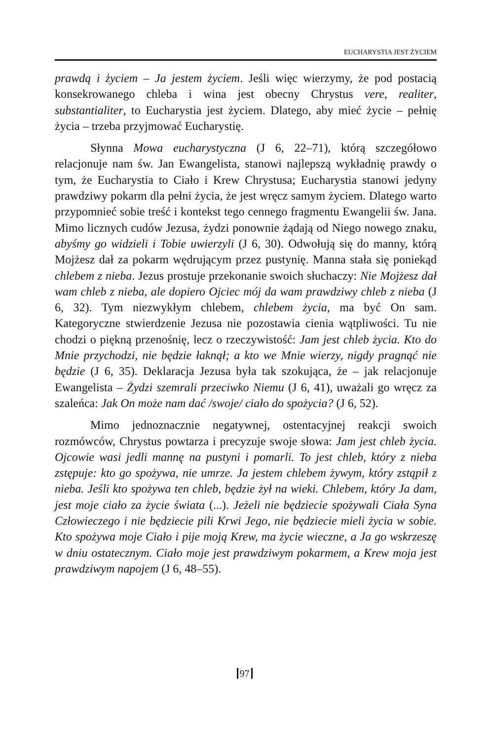EUCHARYSTIA JEST ŻYCIEM
prawdą i życiem – Ja jestem życiem. Jeśli więc wierzymy, że pod postacią konsekrowanego chleba i wina jest obecny Chrystus vere, realiter, substantialiter, to Eucharystia jest życiem. Dlatego, aby mieć życie – pełnię życia – trzeba przyjmować Eucharystię.
Słynna Mowa eucharystyczna (J 6, 22–71), którą szczegółowo relacjonuje nam św. Jan Ewangelista, stanowi najlepszą wykładnię prawdy o tym, że Eucharystia to Ciało i Krew Chrystusa; Eucharystia stanowi jedyny prawdziwy pokarm dla pełni życia, że jest wręcz samym życiem. Dlatego warto przypomnieć sobie treść i kontekst tego cennego fragmentu Ewangelii św. Jana. Mimo licznych cudów Jezusa, żydzi ponownie żądają od Niego nowego znaku, abyśmy go widzieli i Tobie uwierzyli (J 6, 30). Odwołują się do manny, którą Mojżesz dał za pokarm wędrującym przez pustynię. Manna stała się poniekąd chlebem z nieba. Jezus prostuje przekonanie swoich słuchaczy: Nie Mojżesz dał wam chleb z nieba, ale dopiero Ojciec mój da wam prawdziwy chleb z nieba (J 6, 32). Tym niezwykłym chlebem, chlebem życia, ma być On sam. Kategoryczne stwierdzenie Jezusa nie pozostawia cienia wątpliwości. Tu nie chodzi o piękną przenośnię, lecz o rzeczywistość: Jam jest chleb życia. Kto do Mnie przychodzi, nie będzie łaknął; a kto we Mnie wierzy, nigdy pragnąć nie będzie (J 6, 35). Deklaracja Jezusa była tak szokująca, że – jak relacjonuje Ewangelista – Żydzi szemrali przeciwko Niemu (J 6, 41), uważali go wręcz za szaleńca: Jak On może nam dać /swoje/ ciało do spożycia? (J 6, 52).
Mimo jednoznacznie negatywnej, ostentacyjnej reakcji swoich rozmówców, Chrystus powtarza i precyzuje swoje słowa: Jam jest chleb życia. Ojcowie wasi jedli mannę na pustyni i pomarli. To jest chleb, który z nieba zstępuje: kto go spożywa, nie umrze. Ja jestem chlebem żywym, który zstąpił z nieba. Jeśli kto spożywa ten chleb, będzie żył na wieki. Chlebem, który Ja dam, jest moje ciało za życie świata (...). Jeżeli nie będziecie spożywali Ciała Syna Człowieczego i nie będziecie pili Krwi Jego, nie będziecie mieli życia w sobie. Kto spożywa moje Ciało i pije moją Krew, ma życie wieczne, a Ja go wskrzeszę w dniu ostatecznym. Ciało moje jest prawdziwym pokarmem, a Krew moja jest prawdziwym napojem (J 6, 48–55).
97